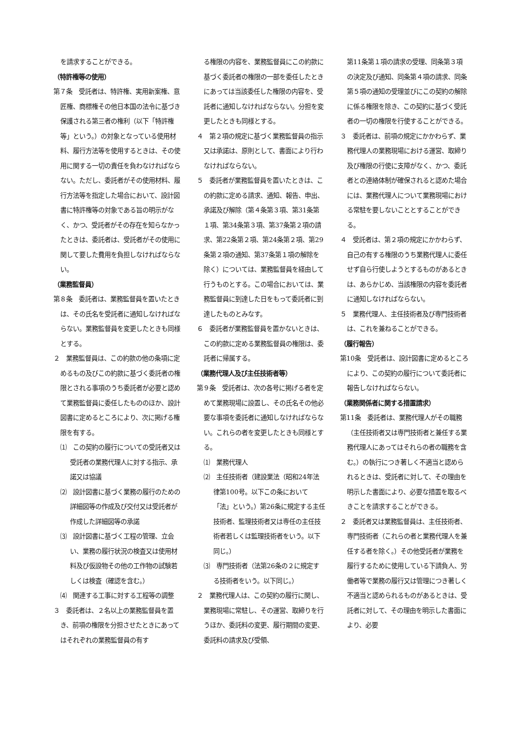を請求することができる。
（特許権等の使用）
第７条　受託者は、特許権、実用新案権、意匠権、商標権その他日本国の法令に基づき保護される第三者の権利（以下「特許権等」という。）の対象となっている使用材料、履行方法等を使用するときは、その使用に関する一切の責任を負わなければならない。ただし、委託者がその使用材料、履行方法等を指定した場合において、設計図書に特許権等の対象である旨の明示がなく、かつ、受託者がその存在を知らなかったときは、委託者は、受託者がその使用に関して要した費用を負担しなければならない。
（業務監督員）
第８条　委託者は、業務監督員を置いたときは、その氏名を受託者に通知しなければならない。業務監督員を変更したときも同様とする。
２　業務監督員は、この約款の他の条項に定めるもの及びこの約款に基づく委託者の権限とされる事項のうち委託者が必要と認めて業務監督員に委任したもののほか、設計図書に定めるところにより、次に掲げる権限を有する。
⑴　この契約の履行についての受託者又は受託者の業務代理人に対する指示、承諾又は協議
⑵　設計図書に基づく業務の履行のための詳細図等の作成及び交付又は受託者が作成した詳細図等の承諾
⑶　設計図書に基づく工程の管理、立会い、業務の履行状況の検査又は使用材料及び仮設物その他の工作物の試験若しくは検査（確認を含む。）
⑷　関連する工事に対する工程等の調整
３　委託者は、２名以上の業務監督員を置き、前項の権限を分担させたときにあってはそれぞれの業務監督員の有す
る権限の内容を、業務監督員にこの約款に基づく委託者の権限の一部を委任したときにあっては当該委任した権限の内容を、受託者に通知しなければならない。分担を変更したときも同様とする。
４　第２項の規定に基づく業務監督員の指示又は承諾は、原則として、書面により行わなければならない。
５　委託者が業務監督員を置いたときは、この約款に定める請求、通知、報告、申出、承諾及び解除（第４条第３項、第31条第１項、第34条第３項、第37条第２項の請求、第22条第２項、第24条第２項、第29条第２項の通知、第37条第１項の解除を除く）については、業務監督員を経由して行うものとする。この場合においては、業務監督員に到達した日をもって委託者に到達したものとみなす。
６　委託者が業務監督員を置かないときは、この約款に定める業務監督員の権限は、委託者に帰属する。
（業務代理人及び主任技術者等）
第９条　受託者は、次の各号に掲げる者を定めて業務現場に設置し、その氏名その他必要な事項を委託者に通知しなければならない。これらの者を変更したときも同様とする。
⑴　業務代理人
⑵　主任技術者（建設業法（昭和24年法律第100号。以下この条において「法」という。）第26条に規定する主任技術者、監理技術者又は専任の主任技術者若しくは監理技術者をいう。以下同じ。）
⑶　専門技術者（法第26条の２に規定する技術者をいう。以下同じ。）
２　業務代理人は、この契約の履行に関し、業務現場に常駐し、その運営、取締りを行うほか、委託料の変更、履行期間の変更、委託料の請求及び受領、
第11条第１項の請求の受理、同条第３項の決定及び通知、同条第４項の請求、同条第５項の通知の受理並びにこの契約の解除に係る権限を除き、この契約に基づく受託者の一切の権限を行使することができる。
３　委託者は、前項の規定にかかわらず、業務代理人の業務現場における運営、取締り及び権限の行使に支障がなく、かつ、委託者との連絡体制が確保されると認めた場合には、業務代理人について業務現場における常駐を要しないこととすることができる。
４　受託者は、第２項の規定にかかわらず、自己の有する権限のうち業務代理人に委任せず自ら行使しようとするものがあるときは、あらかじめ、当該権限の内容を委託者に通知しなければならない。
５　業務代理人、主任技術者及び専門技術者は、これを兼ねることができる。
（履行報告）
第10条　受託者は、設計図書に定めるところにより、この契約の履行について委託者に報告しなければならない。
（業務関係者に関する措置請求）
第11条　委託者は、業務代理人がその職務（主任技術者又は専門技術者と兼任する業務代理人にあってはそれらの者の職務を含む。）の執行につき著しく不適当と認められるときは、受託者に対して、その理由を明示した書面により、必要な措置を取るべきことを請求することができる。
２　委託者又は業務監督員は、主任技術者、専門技術者（これらの者と業務代理人を兼任する者を除く。）その他受託者が業務を履行するために使用している下請負人、労働者等で業務の履行又は管理につき著しく不適当と認められるものがあるときは、受託者に対して、その理由を明示した書面により、必要